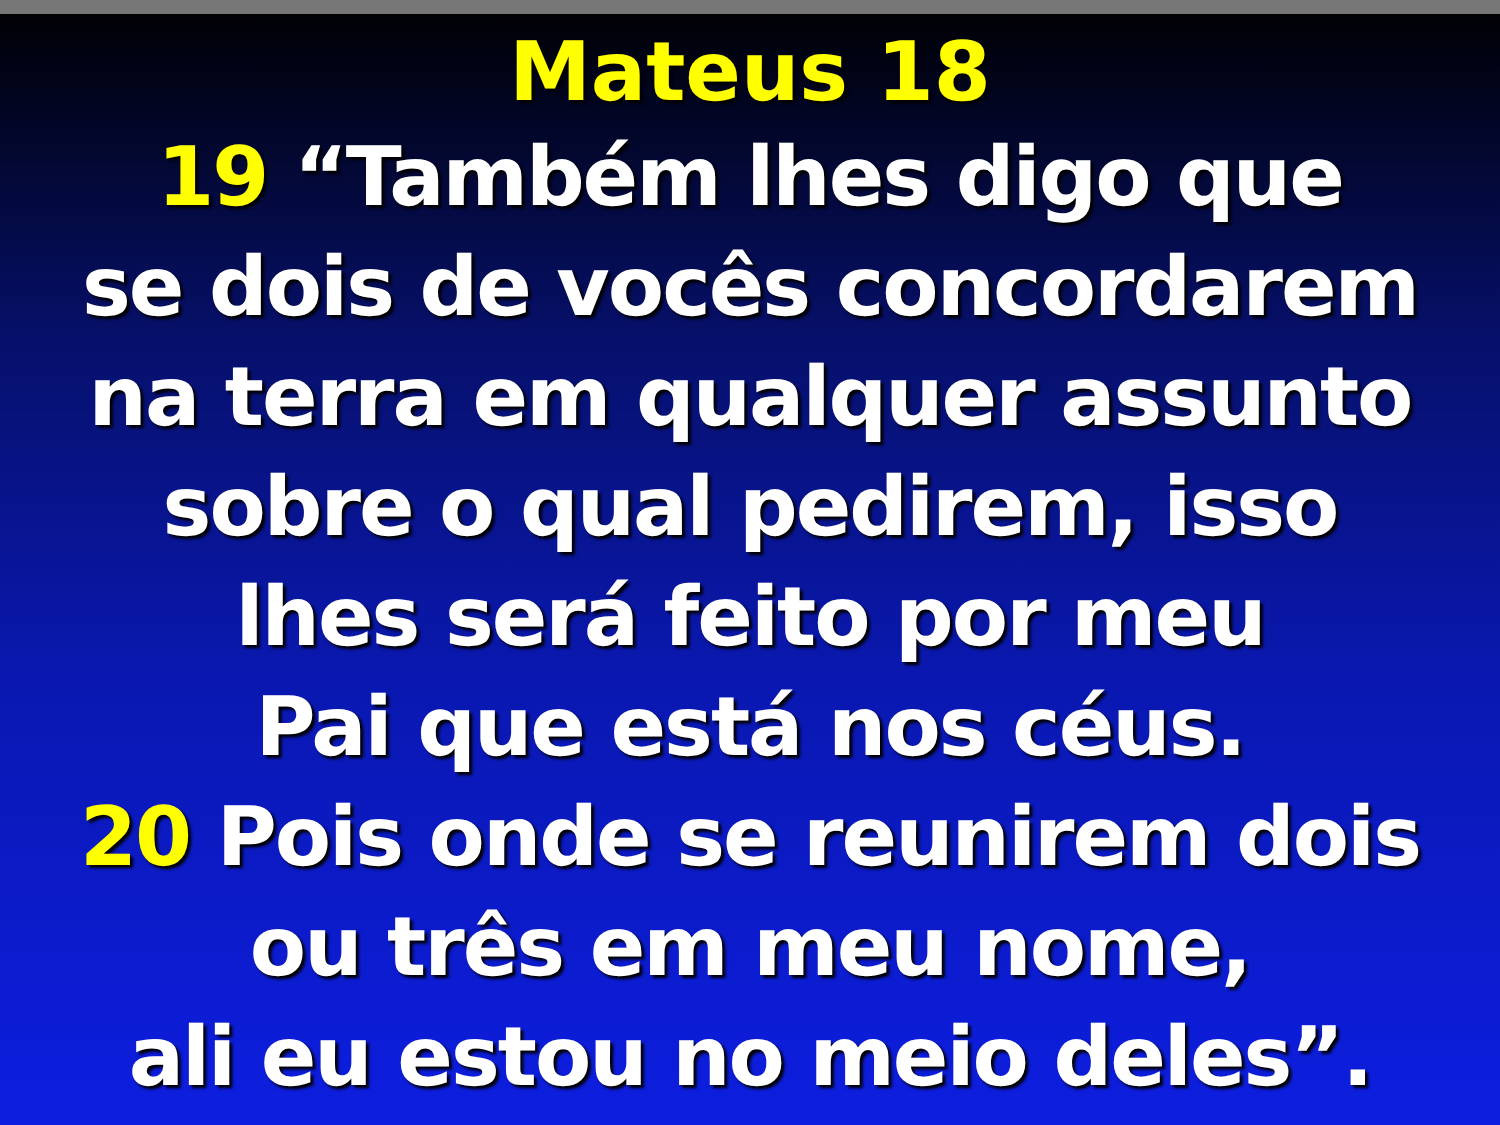Mateus 18
19 “Também lhes digo que
se dois de vocês concordarem
na terra em qualquer assunto
sobre o qual pedirem, isso
lhes será feito por meu
Pai que está nos céus.
20 Pois onde se reunirem dois
ou três em meu nome,
ali eu estou no meio deles”.